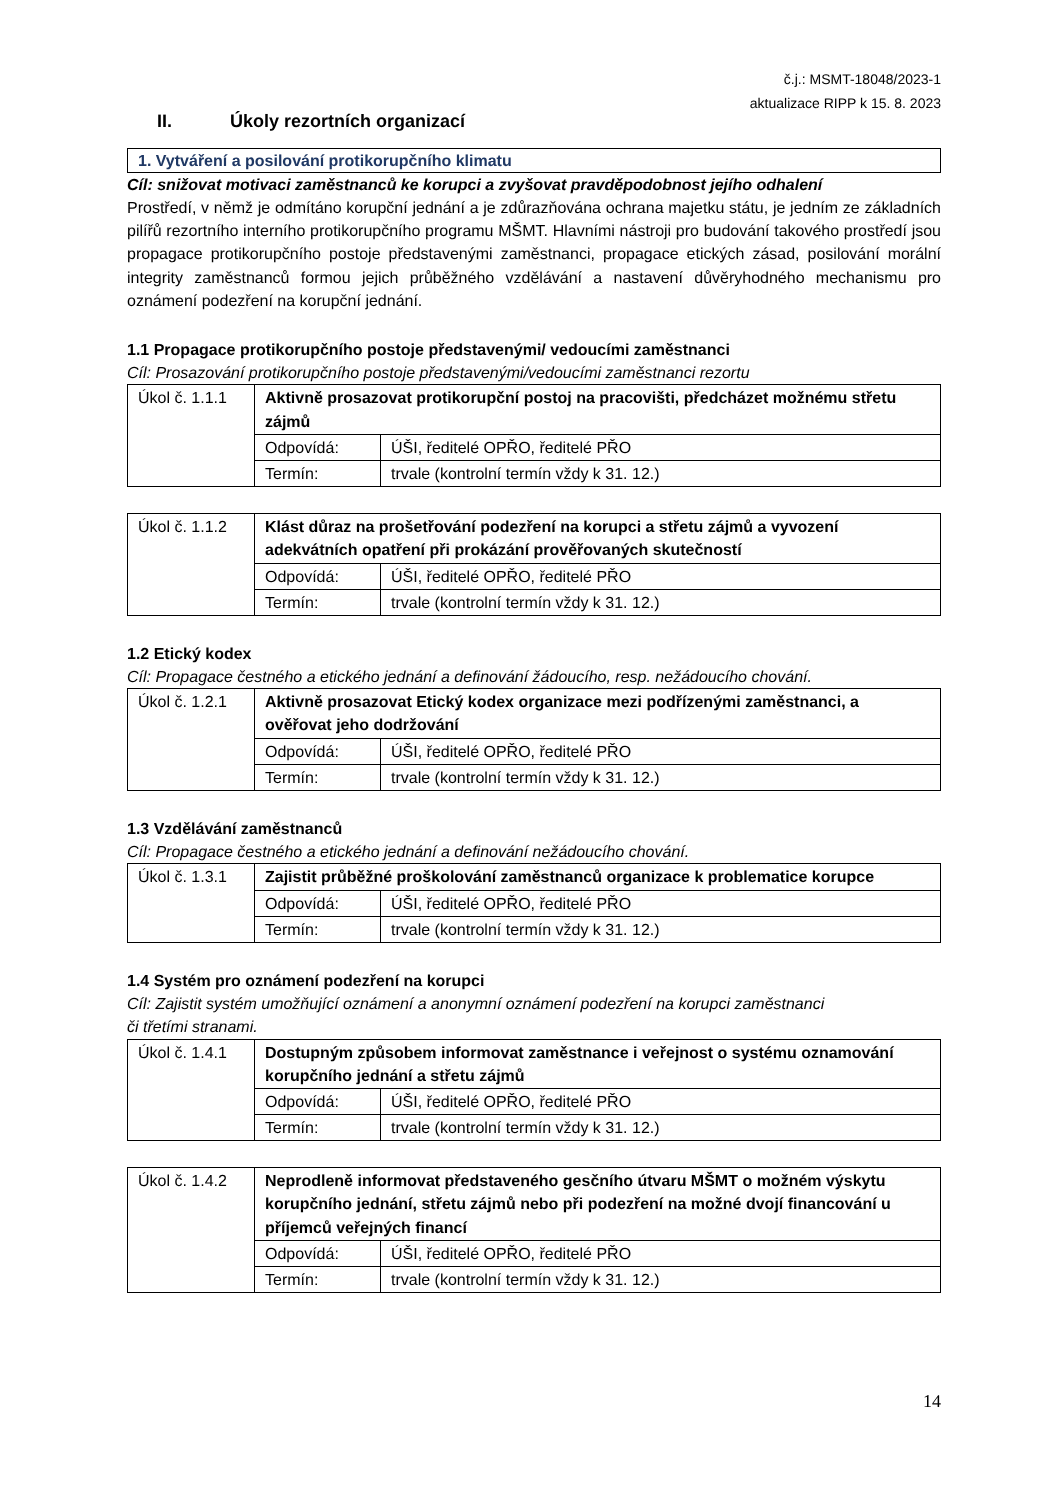č.j.: MSMT-18048/2023-1
aktualizace RIPP k 15. 8. 2023
II. Úkoly rezortních organizací
1. Vytváření a posilování protikorupčního klimatu
Cíl: snižovat motivaci zaměstnanců ke korupci a zvyšovat pravděpodobnost jejího odhalení
Prostředí, v němž je odmítáno korupční jednání a je zdůrazňována ochrana majetku státu, je jedním ze základních pilířů rezortního interního protikorupčního programu MŠMT. Hlavními nástroji pro budování takového prostředí jsou propagace protikorupčního postoje představenými zaměstnanci, propagace etických zásad, posilování morální integrity zaměstnanců formou jejich průběžného vzdělávání a nastavení důvěryhodného mechanismu pro oznámení podezření na korupční jednání.
1.1 Propagace protikorupčního postoje představenými/ vedoucími zaměstnanci
Cíl: Prosazování protikorupčního postoje představenými/vedoucími zaměstnanci rezortu
| Úkol č. 1.1.1 | Aktivně prosazovat protikorupční postoj na pracovišti, předcházet možnému střetu zájmů | |
| | Odpovídá: | ÚŠI, ředitelé OPŘO, ředitelé PŘO |
| | Termín: | trvale (kontrolní termín vždy k 31. 12.) |
| Úkol č. 1.1.2 | Klást důraz na prošetřování podezření na korupci a střetu zájmů a vyvození adekvátních opatření při prokázání prověřovaných skutečností | |
| | Odpovídá: | ÚŠI, ředitelé OPŘO, ředitelé PŘO |
| | Termín: | trvale (kontrolní termín vždy k 31. 12.) |
1.2 Etický kodex
Cíl: Propagace čestného a etického jednání a definování žádoucího, resp. nežádoucího chování.
| Úkol č. 1.2.1 | Aktivně prosazovat Etický kodex organizace mezi podřízenými zaměstnanci, a ověřovat jeho dodržování | |
| | Odpovídá: | ÚŠI, ředitelé OPŘO, ředitelé PŘO |
| | Termín: | trvale (kontrolní termín vždy k 31. 12.) |
1.3 Vzdělávání zaměstnanců
Cíl: Propagace čestného a etického jednání a definování nežádoucího chování.
| Úkol č. 1.3.1 | Zajistit průběžné proškolování zaměstnanců organizace k problematice korupce | |
| | Odpovídá: | ÚŠI, ředitelé OPŘO, ředitelé PŘO |
| | Termín: | trvale (kontrolní termín vždy k 31. 12.) |
1.4 Systém pro oznámení podezření na korupci
Cíl: Zajistit systém umožňující oznámení a anonymní oznámení podezření na korupci zaměstnanci
či třetími stranami.
| Úkol č. 1.4.1 | Dostupným způsobem informovat zaměstnance i veřejnost o systému oznamování korupčního jednání a střetu zájmů | |
| | Odpovídá: | ÚŠI, ředitelé OPŘO, ředitelé PŘO |
| | Termín: | trvale (kontrolní termín vždy k 31. 12.) |
| Úkol č. 1.4.2 | Neprodleně informovat představeného gesčního útvaru MŠMT o možném výskytu korupčního jednání, střetu zájmů nebo při podezření na možné dvojí financování u příjemců veřejných financí | |
| | Odpovídá: | ÚŠI, ředitelé OPŘO, ředitelé PŘO |
| | Termín: | trvale (kontrolní termín vždy k 31. 12.) |
14